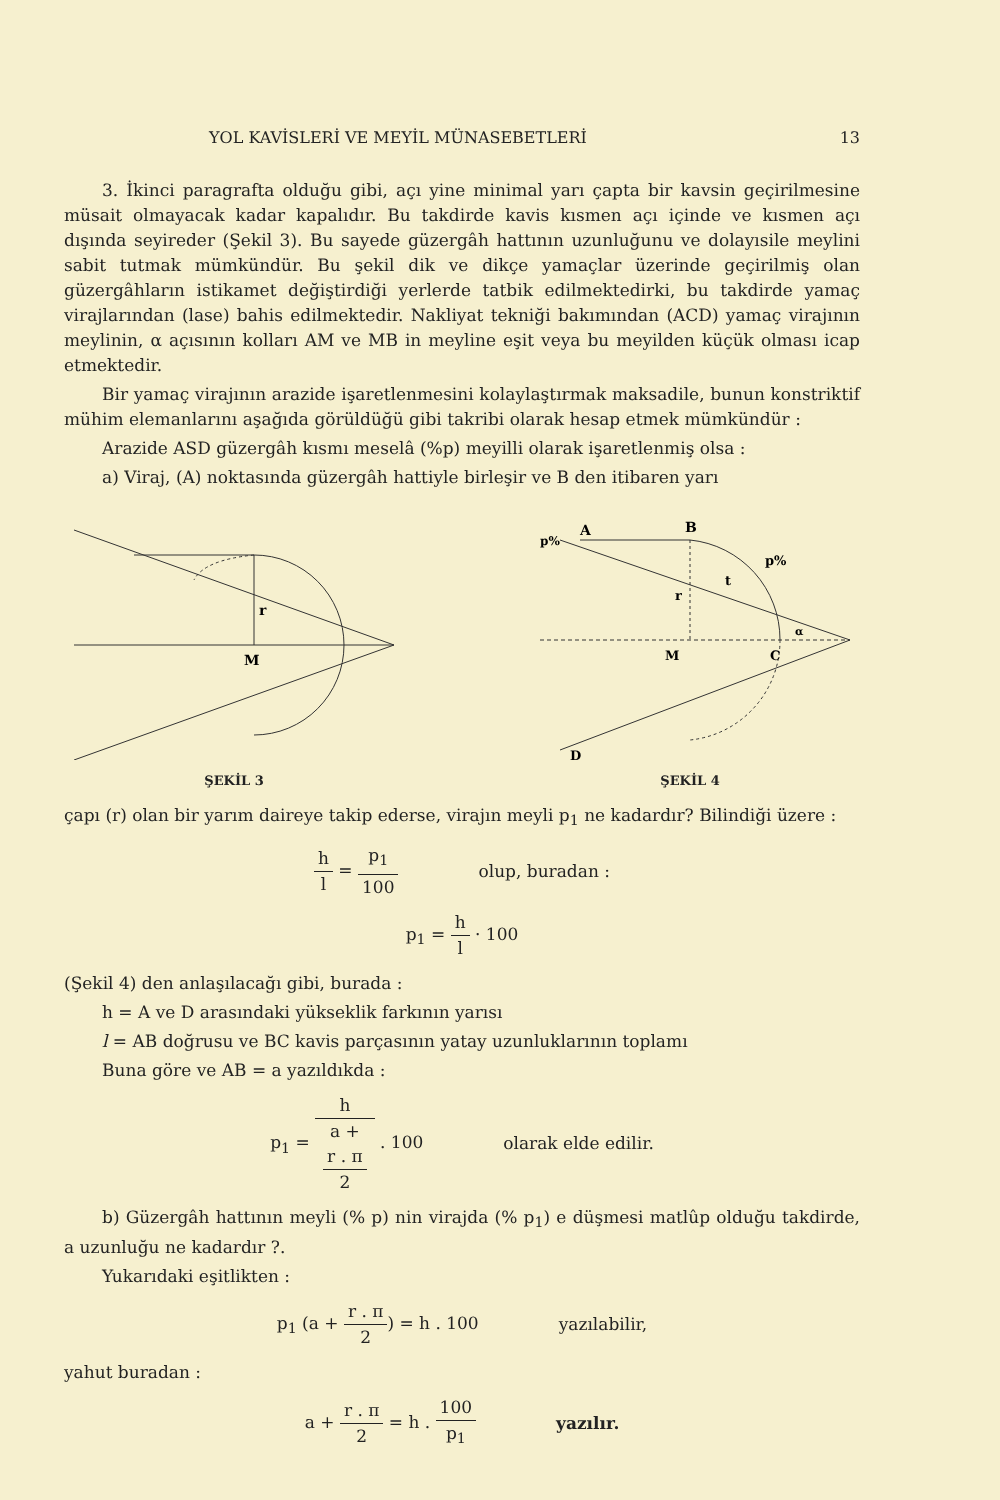YOL KAVİSLERİ VE MEYİL MÜNASEBETLERİ 13
3. İkinci paragrafta olduğu gibi, açı yine minimal yarı çapta bir kavsin geçirilmesine müsait olmayacak kadar kapalıdır. Bu takdirde kavis kısmen açı içinde ve kısmen açı dışında seyireder (Şekil 3). Bu sayede güzergâh hattının uzunluğunu ve dolayısile meylini sabit tutmak mümkündür. Bu şekil dik ve dikçe yamaçlar üzerinde geçirilmiş olan güzergâhların istikamet değiştirdiği yerlerde tatbik edilmektedirki, bu takdirde yamaç virajlarından (lase) bahis edilmektedir. Nakliyat tekniği bakımından (ACD) yamaç virajının meylinin, α açısının kolları AM ve MB in meyline eşit veya bu meyilden küçük olması icap etmektedir.
Bir yamaç virajının arazide işaretlenmesini kolaylaştırmak maksadile, bunun konstriktif mühim elemanlarını aşağıda görüldüğü gibi takribi olarak hesap etmek mümkündür :
Arazide ASD güzergâh kısmı meselâ (%p) meyilli olarak işaretlenmiş olsa :
a) Viraj, (A) noktasında güzergâh hattiyle birleşir ve B den itibaren yarı
r
M
ŞEKİL 3
A
B
p%
p%
t
r
M
C
α
D
ŞEKİL 4
çapı (r) olan bir yarım daireye takip ederse, virajın meyli p<sub>1</sub> ne kadardır? Bilindiği üzere :
h l = p<sub>1</sub> 100 olup, buradan :
p<sub>1</sub> = h l · 100
(Şekil 4) den anlaşılacağı gibi, burada :
h = A ve D arasındaki yükseklik farkının yarısı
l = AB doğrusu ve BC kavis parçasının yatay uzunluklarının toplamı
Buna göre ve AB = a yazıldıkda :
p<sub>1</sub> = h a +
r . π
2 . 100 olarak elde edilir.
b) Güzergâh hattının meyli (% p) nin virajda (% p<sub>1</sub>) e düşmesi matlûp olduğu takdirde, a uzunluğu ne kadardır ?.
Yukarıdaki eşitlikten :
p<sub>1</sub> (a + r . π 2) = h . 100 yazılabilir,
yahut buradan :
a + r . π 2 = h . 100 p<sub>1</sub> yazılır.